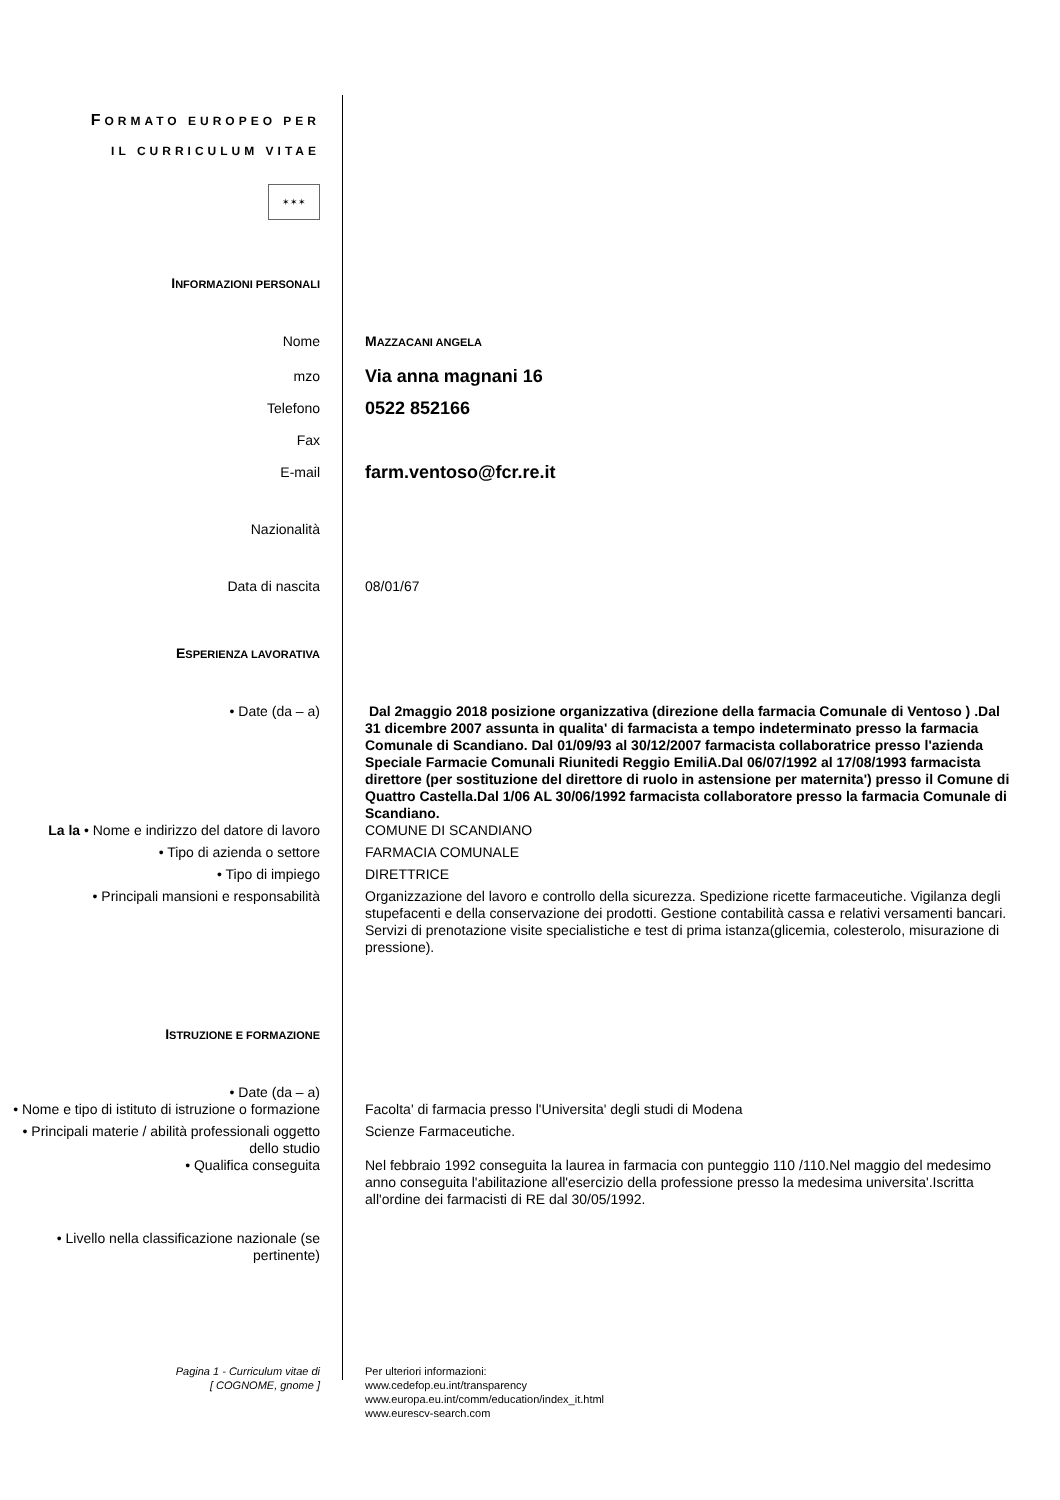FORMATO EUROPEO PER
IL CURRICULUM VITAE
✶✶✶
INFORMAZIONI PERSONALI
Nome MAZZACANI ANGELA
mzo
Via anna magnani 16
Telefono
0522 852166
Fax
E-mail
farm.ventoso@fcr.re.it
Nazionalità
Data di nascita 08/01/67
ESPERIENZA LAVORATIVA
• Date (da – a) Dal 2maggio 2018 posizione organizzativa (direzione della farmacia Comunale di Ventoso ) .Dal 31 dicembre 2007 assunta in qualita' di farmacista a tempo indeterminato presso la farmacia Comunale di Scandiano. Dal 01/09/93 al 30/12/2007 farmacista collaboratrice presso l'azienda Speciale Farmacie Comunali Riunitedi Reggio EmiliA.Dal 06/07/1992 al 17/08/1993 farmacista direttore (per sostituzione del direttore di ruolo in astensione per maternita') presso il Comune di Quattro Castella.Dal 1/06 AL 30/06/1992 farmacista collaboratore presso la farmacia Comunale di Scandiano.
La la • Nome e indirizzo del datore di lavoro
COMUNE DI SCANDIANO
• Tipo di azienda o settore FARMACIA COMUNALE
• Tipo di impiego DIRETTRICE
• Principali mansioni e responsabilità Organizzazione del lavoro e controllo della sicurezza. Spedizione ricette farmaceutiche. Vigilanza degli stupefacenti e della conservazione dei prodotti. Gestione contabilità cassa e relativi versamenti bancari. Servizi di prenotazione visite specialistiche e test di prima istanza(glicemia, colesterolo, misurazione di pressione).
ISTRUZIONE E FORMAZIONE
• Date (da – a)
• Nome e tipo di istituto di istruzione o formazione
Facolta' di farmacia presso l'Universita' degli studi di Modena
• Principali materie / abilità professionali oggetto dello studio
Scienze Farmaceutiche.
• Qualifica conseguita Nel febbraio 1992 conseguita la laurea in farmacia con punteggio 110 /110.Nel maggio del medesimo anno conseguita l'abilitazione all'esercizio della professione presso la medesima universita'.Iscritta all'ordine dei farmacisti di RE dal 30/05/1992.
• Livello nella classificazione nazionale (se pertinente)
Pagina 1 - Curriculum vitae di
[ COGNOME, gnome ]
Per ulteriori informazioni:
www.cedefop.eu.int/transparency
www.europa.eu.int/comm/education/index_it.html
www.eurescv-search.com